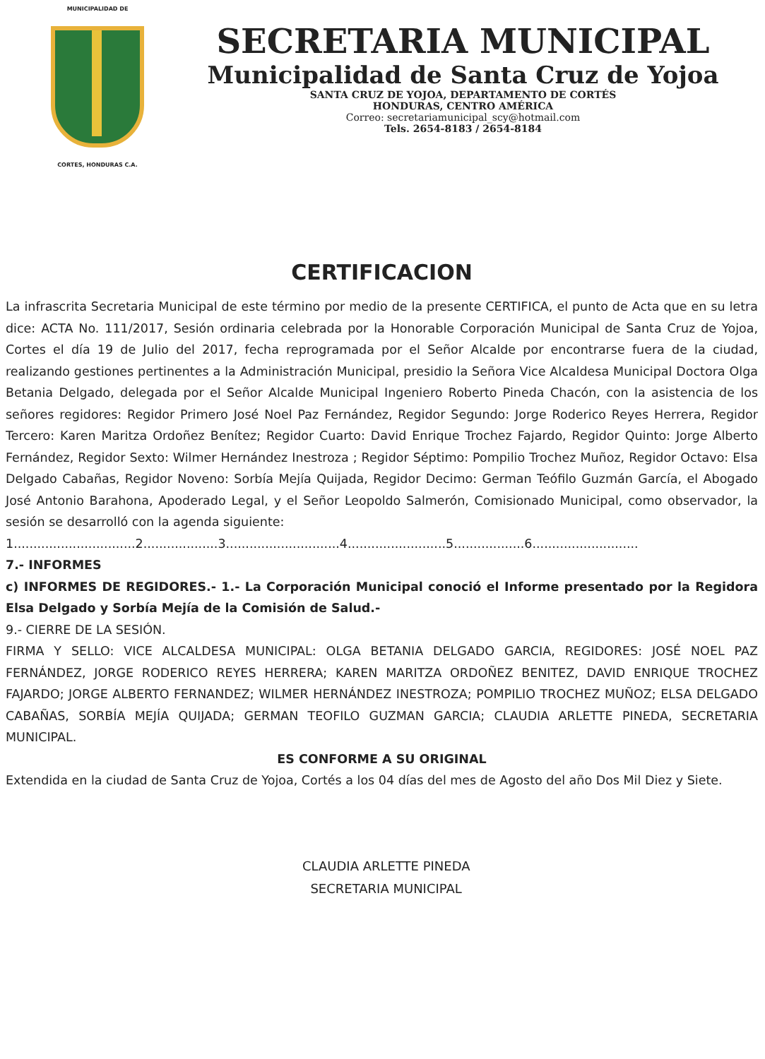MUNICIPALIDAD DE
CORTES, HONDURAS C.A.
SECRETARIA MUNICIPAL
Municipalidad de Santa Cruz de Yojoa
SANTA CRUZ DE YOJOA, DEPARTAMENTO DE CORTÉS
HONDURAS, CENTRO AMÉRICA
Correo: secretariamunicipal_scy@hotmail.com
Tels. 2654-8183 / 2654-8184
CERTIFICACION
La infrascrita Secretaria Municipal de este término por medio de la presente CERTIFICA, el punto de Acta que en su letra dice: ACTA No. 111/2017, Sesión ordinaria celebrada por la Honorable Corporación Municipal de Santa Cruz de Yojoa, Cortes el día 19 de Julio del 2017, fecha reprogramada por el Señor Alcalde por encontrarse fuera de la ciudad, realizando gestiones pertinentes a la Administración Municipal, presidio la Señora Vice Alcaldesa Municipal Doctora Olga Betania Delgado, delegada por el Señor Alcalde Municipal Ingeniero Roberto Pineda Chacón, con la asistencia de los señores regidores: Regidor Primero José Noel Paz Fernández, Regidor Segundo: Jorge Roderico Reyes Herrera, Regidor Tercero: Karen Maritza Ordoñez Benítez; Regidor Cuarto: David Enrique Trochez Fajardo, Regidor Quinto: Jorge Alberto Fernández, Regidor Sexto: Wilmer Hernández Inestroza ; Regidor Séptimo: Pompilio Trochez Muñoz, Regidor Octavo: Elsa Delgado Cabañas, Regidor Noveno: Sorbía Mejía Quijada, Regidor Decimo: German Teófilo Guzmán García, el Abogado José Antonio Barahona, Apoderado Legal, y el Señor Leopoldo Salmerón, Comisionado Municipal, como observador, la sesión se desarrolló con la agenda siguiente:
1...............................2...................3.............................4.........................5..................6...........................
7.- INFORMES
c) INFORMES DE REGIDORES.- 1.- La Corporación Municipal conoció el Informe presentado por la Regidora Elsa Delgado y Sorbía Mejía de la Comisión de Salud.-
9.- CIERRE DE LA SESIÓN.
FIRMA Y SELLO: VICE ALCALDESA MUNICIPAL: OLGA BETANIA DELGADO GARCIA, REGIDORES: JOSÉ NOEL PAZ FERNÁNDEZ, JORGE RODERICO REYES HERRERA; KAREN MARITZA ORDOÑEZ BENITEZ, DAVID ENRIQUE TROCHEZ FAJARDO; JORGE ALBERTO FERNANDEZ; WILMER HERNÁNDEZ INESTROZA; POMPILIO TROCHEZ MUÑOZ; ELSA DELGADO CABAÑAS, SORBÍA MEJÍA QUIJADA; GERMAN TEOFILO GUZMAN GARCIA; CLAUDIA ARLETTE PINEDA, SECRETARIA MUNICIPAL.
ES CONFORME A SU ORIGINAL
Extendida en la ciudad de Santa Cruz de Yojoa, Cortés a los 04 días del mes de Agosto del año Dos Mil Diez y Siete.
CLAUDIA ARLETTE PINEDA
SECRETARIA MUNICIPAL